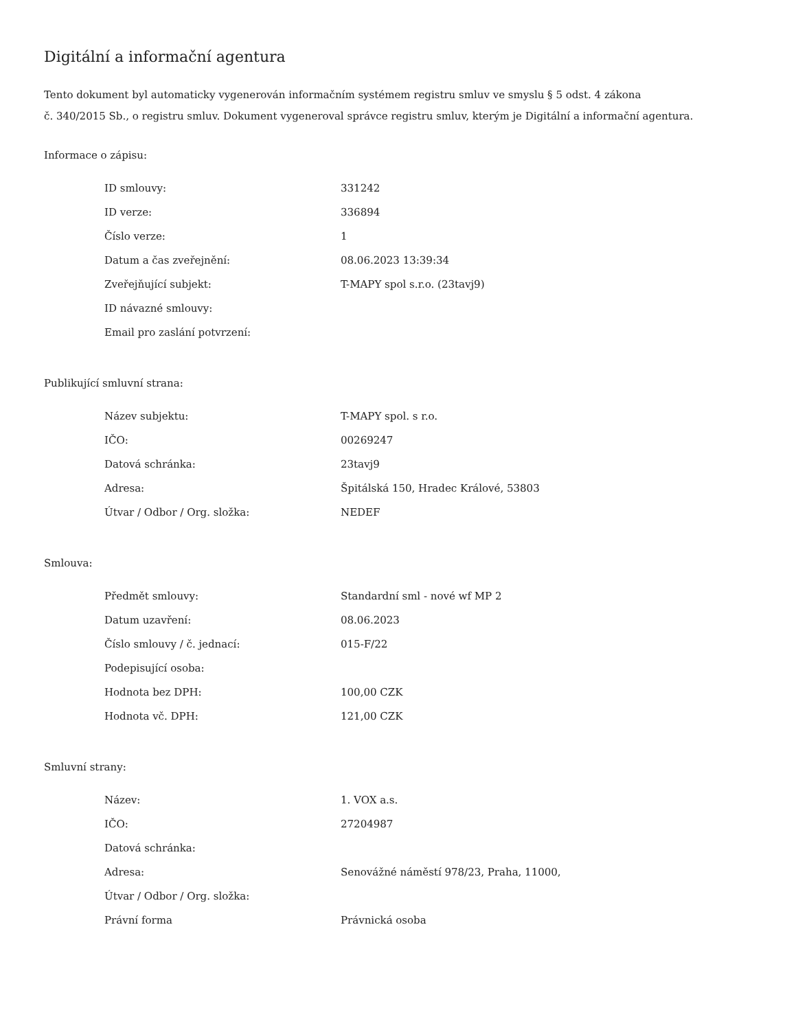Digitální a informační agentura
Tento dokument byl automaticky vygenerován informačním systémem registru smluv ve smyslu § 5 odst. 4 zákona
č. 340/2015 Sb., o registru smluv. Dokument vygeneroval správce registru smluv, kterým je Digitální a informační agentura.
Informace o zápisu:
| ID smlouvy: | 331242 |
| ID verze: | 336894 |
| Číslo verze: | 1 |
| Datum a čas zveřejnění: | 08.06.2023 13:39:34 |
| Zveřejňující subjekt: | T-MAPY spol s.r.o. (23tavj9) |
| ID návazné smlouvy: | |
| Email pro zaslání potvrzení: | |
Publikující smluvní strana:
| Název subjektu: | T-MAPY spol. s r.o. |
| IČO: | 00269247 |
| Datová schránka: | 23tavj9 |
| Adresa: | Špitálská 150, Hradec Králové, 53803 |
| Útvar / Odbor / Org. složka: | NEDEF |
Smlouva:
| Předmět smlouvy: | Standardní sml - nové wf MP 2 |
| Datum uzavření: | 08.06.2023 |
| Číslo smlouvy / č. jednací: | 015-F/22 |
| Podepisující osoba: | |
| Hodnota bez DPH: | 100,00 CZK |
| Hodnota vč. DPH: | 121,00 CZK |
Smluvní strany:
| Název: | 1. VOX a.s. |
| IČO: | 27204987 |
| Datová schránka: | |
| Adresa: | Senovážné náměstí 978/23, Praha, 11000, |
| Útvar / Odbor / Org. složka: | |
| Právní forma | Právnická osoba |